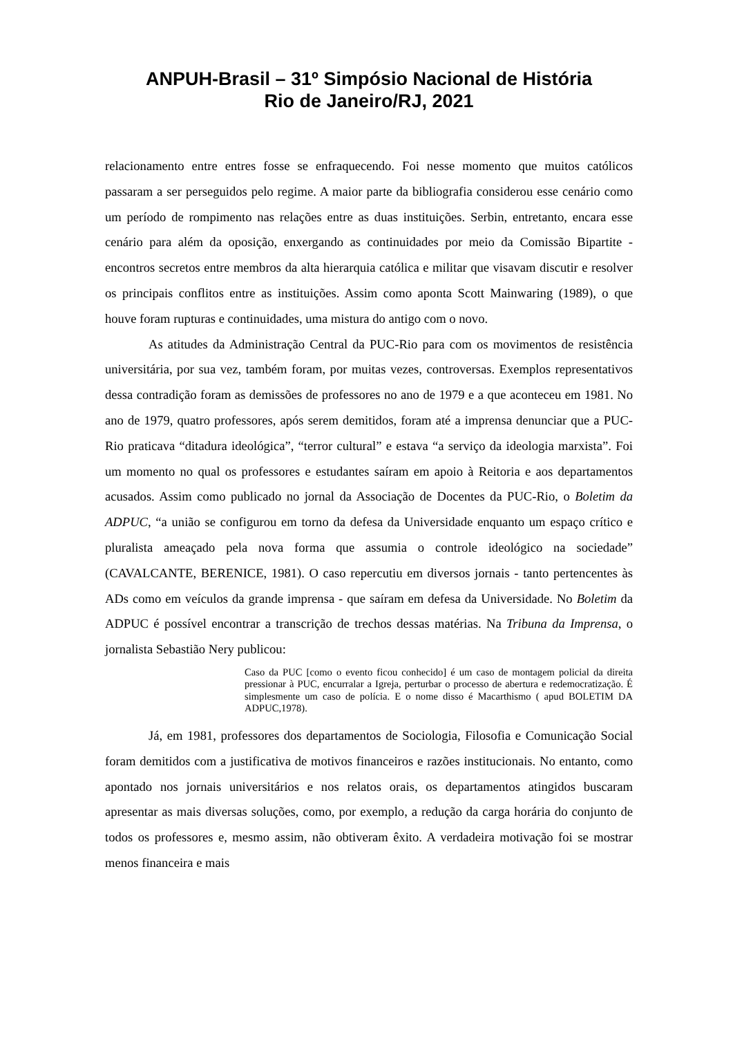ANPUH-Brasil – 31º Simpósio Nacional de História
Rio de Janeiro/RJ, 2021
relacionamento entre entres fosse se enfraquecendo. Foi nesse momento que muitos católicos passaram a ser perseguidos pelo regime. A maior parte da bibliografia considerou esse cenário como um período de rompimento nas relações entre as duas instituições. Serbin, entretanto, encara esse cenário para além da oposição, enxergando as continuidades por meio da Comissão Bipartite - encontros secretos entre membros da alta hierarquia católica e militar que visavam discutir e resolver os principais conflitos entre as instituições. Assim como aponta Scott Mainwaring (1989), o que houve foram rupturas e continuidades, uma mistura do antigo com o novo.
As atitudes da Administração Central da PUC-Rio para com os movimentos de resistência universitária, por sua vez, também foram, por muitas vezes, controversas. Exemplos representativos dessa contradição foram as demissões de professores no ano de 1979 e a que aconteceu em 1981. No ano de 1979, quatro professores, após serem demitidos, foram até a imprensa denunciar que a PUC-Rio praticava “ditadura ideológica”, “terror cultural” e estava “a serviço da ideologia marxista”. Foi um momento no qual os professores e estudantes saíram em apoio à Reitoria e aos departamentos acusados. Assim como publicado no jornal da Associação de Docentes da PUC-Rio, o Boletim da ADPUC, “a união se configurou em torno da defesa da Universidade enquanto um espaço crítico e pluralista ameaçado pela nova forma que assumia o controle ideológico na sociedade” (CAVALCANTE, BERENICE, 1981). O caso repercutiu em diversos jornais - tanto pertencentes às ADs como em veículos da grande imprensa - que saíram em defesa da Universidade. No Boletim da ADPUC é possível encontrar a transcrição de trechos dessas matérias. Na Tribuna da Imprensa, o jornalista Sebastião Nery publicou:
Caso da PUC [como o evento ficou conhecido] é um caso de montagem policial da direita pressionar à PUC, encurralar a Igreja, perturbar o processo de abertura e redemocratização. É simplesmente um caso de polícia. E o nome disso é Macarthismo ( apud BOLETIM DA ADPUC,1978).
Já, em 1981, professores dos departamentos de Sociologia, Filosofia e Comunicação Social foram demitidos com a justificativa de motivos financeiros e razões institucionais. No entanto, como apontado nos jornais universitários e nos relatos orais, os departamentos atingidos buscaram apresentar as mais diversas soluções, como, por exemplo, a redução da carga horária do conjunto de todos os professores e, mesmo assim, não obtiveram êxito. A verdadeira motivação foi se mostrar menos financeira e mais